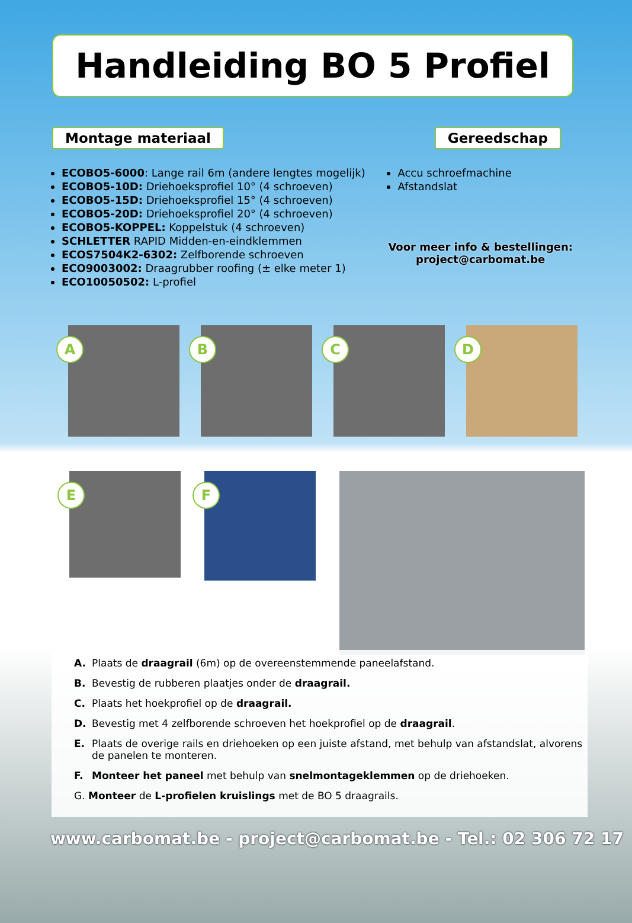Handleiding BO 5 Profiel
Montage materiaal Gereedschap
ECOBO5-6000: Lange rail 6m (andere lengtes mogelijk)
ECOBO5-10D: Driehoeksprofiel 10° (4 schroeven)
ECOBO5-15D: Driehoeksprofiel 15° (4 schroeven)
ECOBO5-20D: Driehoeksprofiel 20° (4 schroeven)
ECOBO5-KOPPEL: Koppelstuk (4 schroeven)
SCHLETTER RAPID Midden-en-eindklemmen
ECOS7504K2-6302: Zelfborende schroeven
ECO9003002: Draagrubber roofing (± elke meter 1)
ECO10050502: L-profiel
Accu schroefmachine
Afstandslat
Voor meer info & bestellingen:
project@carbomat.be
A
B
C
D
E
F
A. Plaats de draagrail (6m) op de overeenstemmende paneelafstand.
B. Bevestig de rubberen plaatjes onder de draagrail.
C. Plaats het hoekprofiel op de draagrail.
D. Bevestig met 4 zelfborende schroeven het hoekprofiel op de draagrail.
E. Plaats de overige rails en driehoeken op een juiste afstand, met behulp van afstandslat, alvorens de panelen te monteren.
F. Monteer het paneel met behulp van snelmontageklemmen op de driehoeken.
G. Monteer de L-profielen kruislings met de BO 5 draagrails.
www.carbomat.be - project@carbomat.be - Tel.: 02 306 72 17